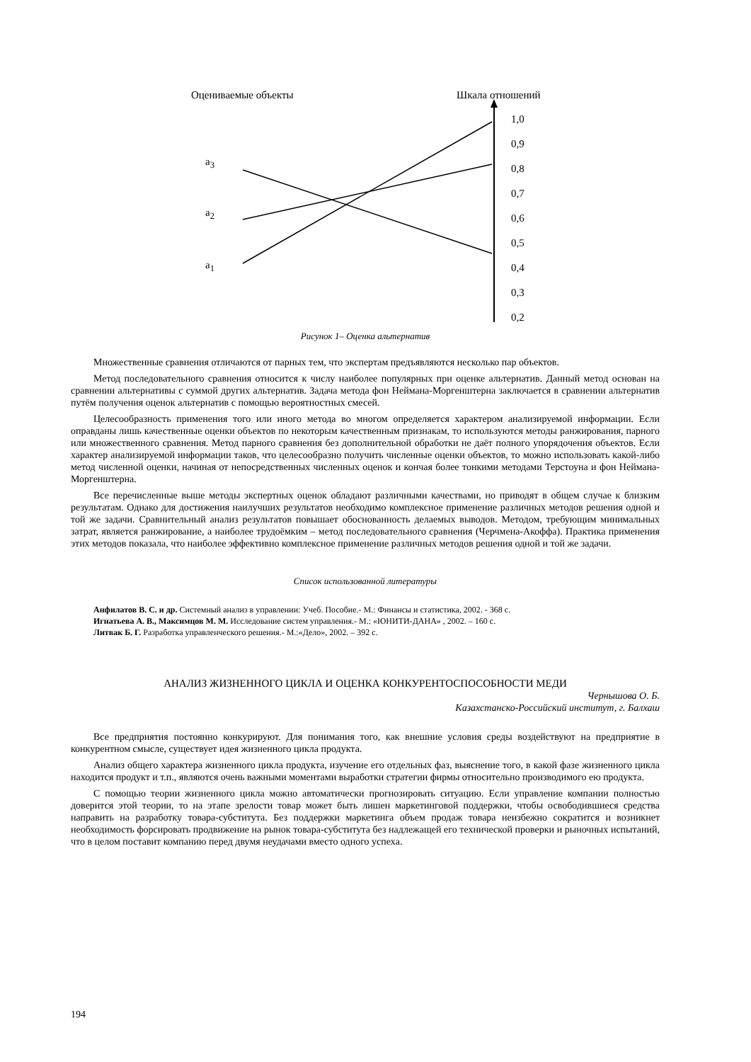Оцениваемые объекты Шкала отношений
a<sub>3</sub>
a<sub>2</sub>
a<sub>1</sub>
1,0
0,9
0,8
0,7
0,6
0,5
0,4
0,3
0,2
Рисунок 1– Оценка альтернатив
Множественные сравнения отличаются от парных тем, что экспертам предъявляются несколько пар объектов.
Метод последовательного сравнения относится к числу наиболее популярных при оценке альтернатив. Данный метод основан на сравнении альтернативы с суммой других альтернатив. Задача метода фон Неймана-Моргенштерна заключается в сравнении альтернатив путём получения оценок альтернатив с помощью вероятностных смесей.
Целесообразность применения того или иного метода во многом определяется характером анализируемой информации. Если оправданы лишь качественные оценки объектов по некоторым качественным признакам, то используются методы ранжирования, парного или множественного сравнения. Метод парного сравнения без дополнительной обработки не даёт полного упорядочения объектов. Если характер анализируемой информации таков, что целесообразно получить численные оценки объектов, то можно использовать какой-либо метод численной оценки, начиная от непосредственных численных оценок и кончая более тонкими методами Терстоуна и фон Неймана-Моргенштерна.
Все перечисленные выше методы экспертных оценок обладают различными качествами, но приводят в общем случае к близким результатам. Однако для достижения наилучших результатов необходимо комплексное применение различных методов решения одной и той же задачи. Сравнительный анализ результатов повышает обоснованность делаемых выводов. Методом, требующим минимальных затрат, является ранжирование, а наиболее трудоёмким – метод последовательного сравнения (Черчмена-Акоффа). Практика применения этих методов показала, что наиболее эффективно комплексное применение различных методов решения одной и той же задачи.
Список использованной литературы
Анфилатов В. С. и др. Системный анализ в управлении: Учеб. Пособие.- М.: Финансы и статистика, 2002. - 368 с.
Игнатьева А. В., Максимцов М. М. Исследование систем управления.- М.: «ЮНИТИ-ДАНА» , 2002. – 160 с.
Литвак Б. Г. Разработка управленческого решения.- М.:«Дело», 2002. – 392 с.
АНАЛИЗ ЖИЗНЕННОГО ЦИКЛА И ОЦЕНКА КОНКУРЕНТОСПОСОБНОСТИ МЕДИ
Чернышова О. Б.
Казахстанско-Российский институт, г. Балхаш
Все предприятия постоянно конкурируют. Для понимания того, как внешние условия среды воздействуют на предприятие в конкурентном смысле, существует идея жизненного цикла продукта.
Анализ общего характера жизненного цикла продукта, изучение его отдельных фаз, выяснение того, в какой фазе жизненного цикла находится продукт и т.п., являются очень важными моментами выработки стратегии фирмы относительно производимого ею продукта.
С помощью теории жизненного цикла можно автоматически прогнозировать ситуацию. Если управление компании полностью доверится этой теории, то на этапе зрелости товар может быть лишен маркетинговой поддержки, чтобы освободившиеся средства направить на разработку товара-субститута. Без поддержки маркетинга объем продаж товара неизбежно сократится и возникнет необходимость форсировать продвижение на рынок товара-субститута без надлежащей его технической проверки и рыночных испытаний, что в целом поставит компанию перед двумя неудачами вместо одного успеха.
194